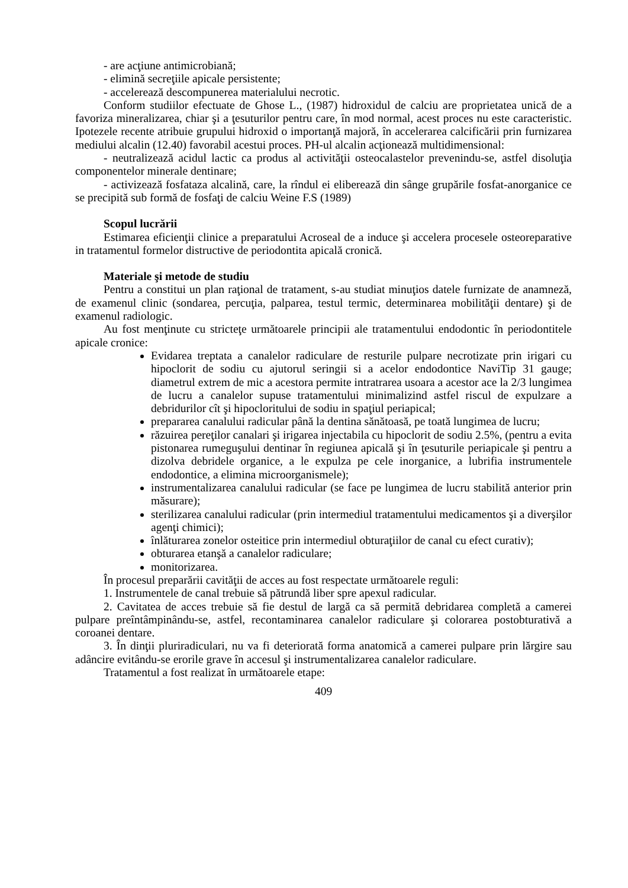- are acţiune antimicrobiană;
- elimină secreţiile apicale persistente;
- accelerează descompunerea materialului necrotic.
Conform studiilor efectuate de Ghose L., (1987) hidroxidul de calciu are proprietatea unică de a favoriza mineralizarea, chiar şi a ţesuturilor pentru care, în mod normal, acest proces nu este caracteristic. Ipotezele recente atribuie grupului hidroxid o importanţă majoră, în accelerarea calcificării prin furnizarea mediului alcalin (12.40) favorabil acestui proces. PH-ul alcalin acţionează multidimensional:
- neutralizează acidul lactic ca produs al activităţii osteocalastelor prevenindu-se, astfel disoluţia componentelor minerale dentinare;
- activizează fosfataza alcalină, care, la rîndul ei eliberează din sânge grupările fosfat-anorganice ce se precipită sub formă de fosfaţi de calciu Weine F.S (1989)
Scopul lucrării
Estimarea eficienţii clinice a preparatului Acroseal de a induce şi accelera procesele osteoreparative in tratamentul formelor distructive de periodontita apicală cronică.
Materiale şi metode de studiu
Pentru a constitui un plan raţional de tratament, s-au studiat minuţios datele furnizate de anamneză, de examenul clinic (sondarea, percuţia, palparea, testul termic, determinarea mobilităţii dentare) şi de examenul radiologic.
Au fost menţinute cu stricteţe următoarele principii ale tratamentului endodontic în periodontitele apicale cronice:
Evidarea treptata a canalelor radiculare de resturile pulpare necrotizate prin irigari cu hipoclorit de sodiu cu ajutorul seringii si a acelor endodontice NaviTip 31 gauge; diametrul extrem de mic a acestora permite intratrarea usoara a acestor ace la 2/3 lungimea de lucru a canalelor supuse tratamentului minimalizind astfel riscul de expulzare a debridurilor cît şi hipocloritului de sodiu in spaţiul periapical;
prepararea canalului radicular până la dentina sănătoasă, pe toată lungimea de lucru;
răzuirea pereţilor canalari şi irigarea injectabila cu hipoclorit de sodiu 2.5%, (pentru a evita pistonarea rumeguşului dentinar în regiunea apicală şi în ţesuturile periapicale şi pentru a dizolva debridele organice, a le expulza pe cele inorganice, a lubrifia instrumentele endodontice, a elimina microorganismele);
instrumentalizarea canalului radicular (se face pe lungimea de lucru stabilită anterior prin măsurare);
sterilizarea canalului radicular (prin intermediul tratamentului medicamentos şi a diverşilor agenţi chimici);
înlăturarea zonelor osteitice prin intermediul obturaţiilor de canal cu efect curativ);
obturarea etanşă a canalelor radiculare;
monitorizarea.
În procesul preparării cavităţii de acces au fost respectate următoarele reguli:
1. Instrumentele de canal trebuie să pătrundă liber spre apexul radicular.
2. Cavitatea de acces trebuie să fie destul de largă ca să permită debridarea completă a camerei pulpare preîntâmpinându-se, astfel, recontaminarea canalelor radiculare şi colorarea postobturativă a coroanei dentare.
3. În dinţii pluriradiculari, nu va fi deteriorată forma anatomică a camerei pulpare prin lărgire sau adâncire evitându-se erorile grave în accesul şi instrumentalizarea canalelor radiculare.
Tratamentul a fost realizat în următoarele etape:
409